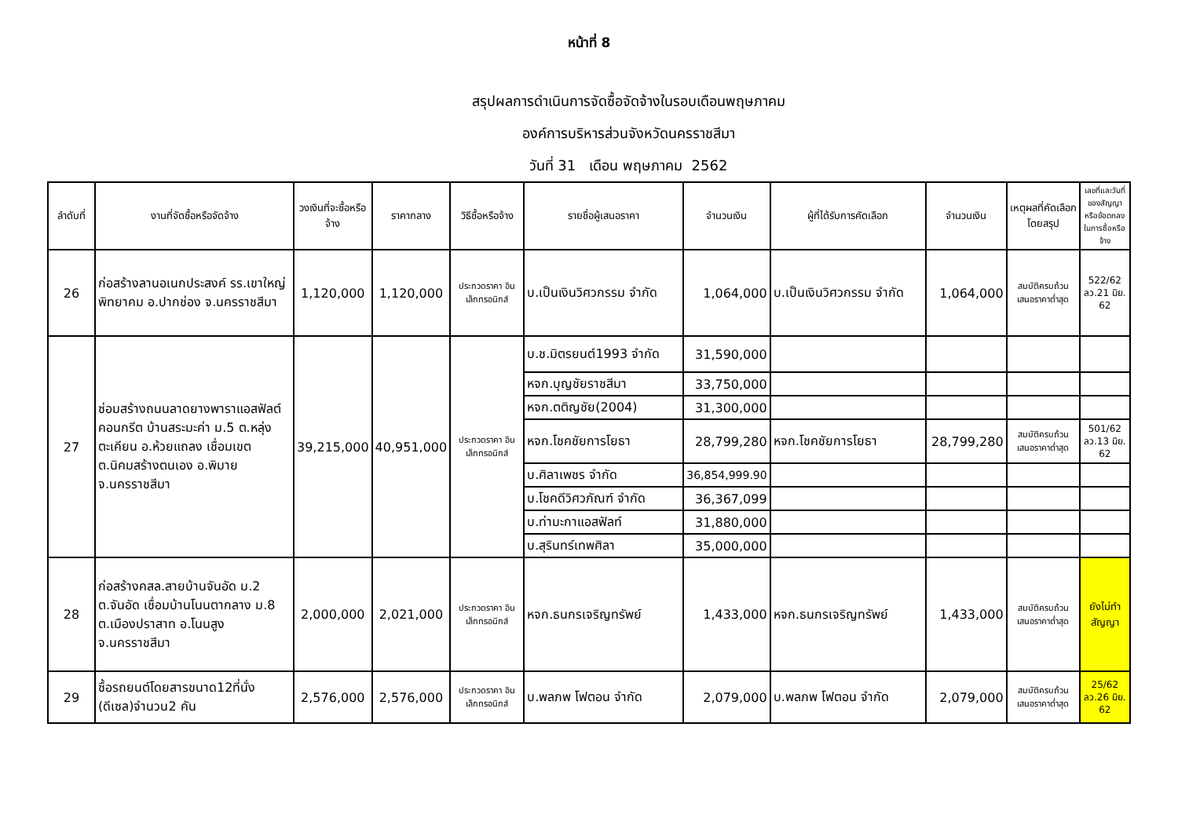หน้าที่ 8
สรุปผลการดำเนินการจัดซื้อจัดจ้างในรอบเดือนพฤษภาคม
องค์การบริหารส่วนจังหวัดนครราชสีมา
วันที่ 31 เดือน พฤษภาคม 2562
| ลำดับที่ | งานที่จัดซื้อหรือจัดจ้าง | วงเงินที่จะซื้อหรือจ้าง | ราคากลาง | วิธีซื้อหรือจ้าง | รายชื่อผู้เสนอราคา | จำนวนเงิน | ผู้ที่ได้รับการคัดเลือก | จำนวนเงิน | เหตุผลที่คัดเลือกโดยสรุป | เลขที่และวันที่ของสัญญาหรือข้อตกลงในการซื้อหรือจ้าง |
| --- | --- | --- | --- | --- | --- | --- | --- | --- | --- | --- |
| 26 | ก่อสร้างลานอเนกประสงค์ รร.เขาใหญ่พิทยาคม อ.ปากช่อง จ.นครราชสีมา | 1,120,000 | 1,120,000 | ประกวดราคา อินเล็กทรอนิกส์ | บ.เป็นเงินวิศวกรรม จำกัด | 1,064,000 | บ.เป็นเงินวิศวกรรม จำกัด | 1,064,000 | สมบัติครบถ้วน เสนอราคาต่ำสุด | 522/62 ลว.21 มิย. 62 |
| 27 | ซ่อมสร้างถนนลาดยางพาราแอสฟัลต์คอนกรีต บ้านสระมะค่า ม.5 ต.หลุ่งตะเคียน อ.ห้วยแถลง เชื่อมเขต ต.นิคมสร้างตนเอง อ.พิมาย จ.นครราชสีมา | 39,215,000 | 40,951,000 | ประกวดราคา อินเล็กทรอนิกส์ | บ.ช.มิตรยนต์1993 จำกัด | 31,590,000 | | | | |
| | | | | | หจก.บุญชัยราชสีมา | 33,750,000 | | | | |
| | | | | | หจก.ตติญชัย(2004) | 31,300,000 | | | | |
| | | | | | หจก.โชคชัยการโยธา | 28,799,280 | หจก.โชคชัยการโยธา | 28,799,280 | สมบัติครบถ้วน เสนอราคาต่ำสุด | 501/62 ลว.13 มิย. 62 |
| | | | | | บ.ศิลาเพชร จำกัด | 36,854,999.90 | | | | |
| | | | | | บ.โชคดีวิศวภัณฑ์ จำกัด | 36,367,099 | | | | |
| | | | | | บ.ท่ามะกาแอสฟัลท์ | 31,880,000 | | | | |
| | | | | | บ.สุรินทร์เทพศิลา | 35,000,000 | | | | |
| 28 | ก่อสร้างคสล.สายบ้านจันอัด ม.2 ต.จันอัด เชื่อมบ้านโนนตากลาง ม.8 ต.เมืองปราสาท อ.โนนสูง จ.นครราชสีมา | 2,000,000 | 2,021,000 | ประกวดราคา อินเล็กทรอนิกส์ | หจก.ธนกรเจริญทรัพย์ | 1,433,000 | หจก.ธนกรเจริญทรัพย์ | 1,433,000 | สมบัติครบถ้วน เสนอราคาต่ำสุด | ยังไม่ทำสัญญา |
| 29 | ซื้อรถยนต์โดยสารขนาด12ที่นั่ง (ดีเซล)จำนวน2 คัน | 2,576,000 | 2,576,000 | ประกวดราคา อินเล็กทรอนิกส์ | บ.พลภพ โฟตอน จำกัด | 2,079,000 | บ.พลภพ โฟตอน จำกัด | 2,079,000 | สมบัติครบถ้วน เสนอราคาต่ำสุด | 25/62 ลว.26 มิย. 62 |